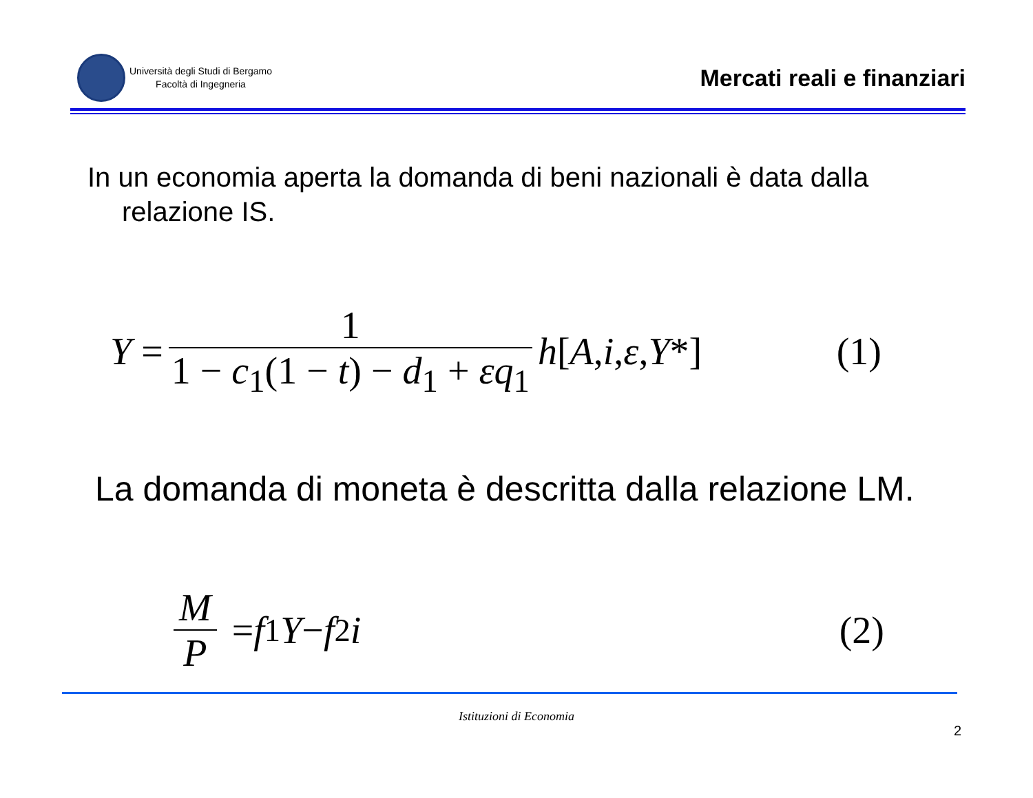Università degli Studi di Bergamo
Facoltà di Ingegneria
Mercati reali e finanziari
In un economia aperta la domanda di beni nazionali è data dalla relazione IS.
Y = 1 1 − c<sub>1</sub>(1 − t) − d<sub>1</sub> + εq<sub>1</sub> h [A, i, ε, Y *]
(1)
La domanda di moneta è descritta dalla relazione LM.
M P = f<sub>1</sub> Y − f<sub>2</sub> i (2)
Istituzioni di Economia
2